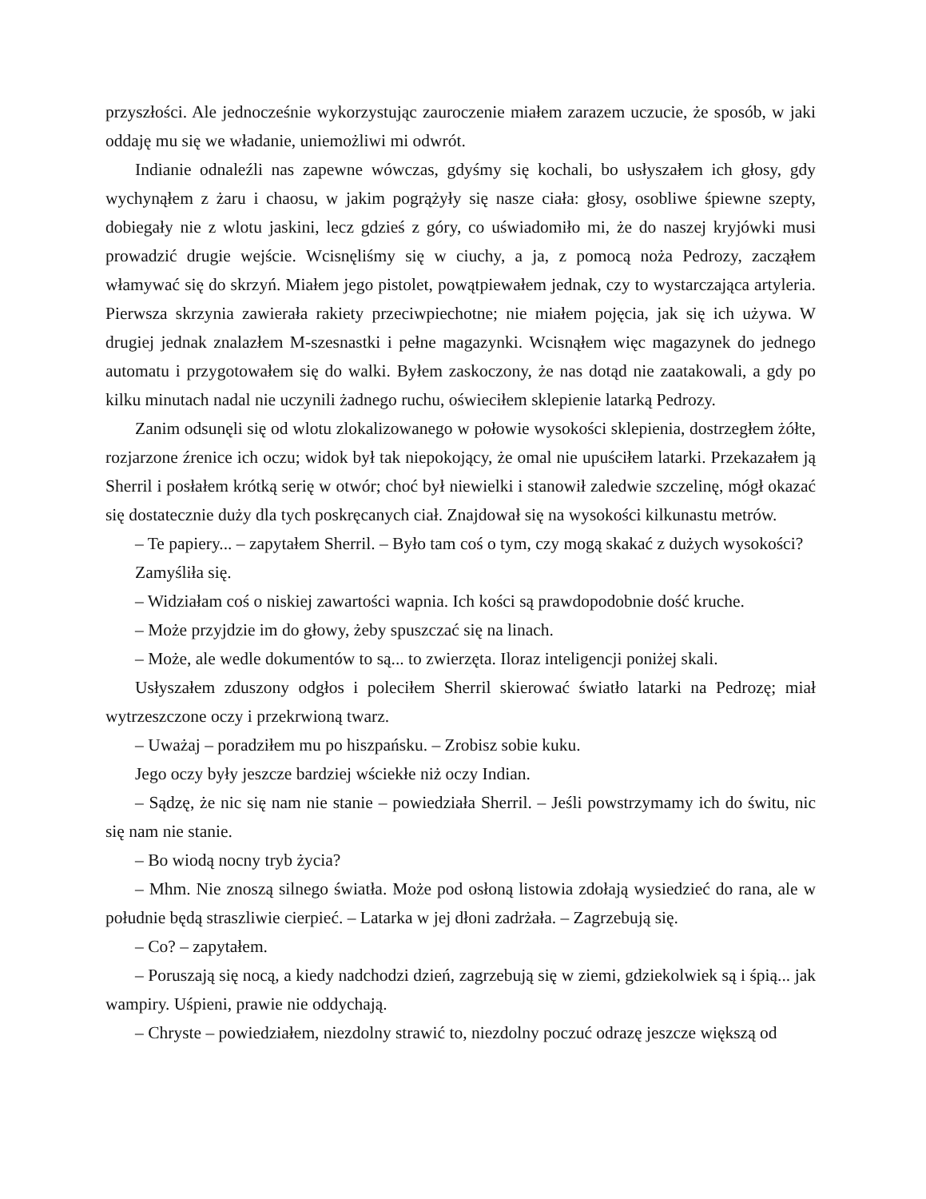przyszłości. Ale jednocześnie wykorzystując zauroczenie miałem zarazem uczucie, że sposób, w jaki oddaję mu się we władanie, uniemożliwi mi odwrót.
Indianie odnaleźli nas zapewne wówczas, gdyśmy się kochali, bo usłyszałem ich głosy, gdy wychynąłem z żaru i chaosu, w jakim pogrążyły się nasze ciała: głosy, osobliwe śpiewne szepty, dobiegały nie z wlotu jaskini, lecz gdzieś z góry, co uświadomiło mi, że do naszej kryjówki musi prowadzić drugie wejście. Wcisnęliśmy się w ciuchy, a ja, z pomocą noża Pedrozy, zacząłem włamywać się do skrzyń. Miałem jego pistolet, powątpiewałem jednak, czy to wystarczająca artyleria. Pierwsza skrzynia zawierała rakiety przeciwpiechotne; nie miałem pojęcia, jak się ich używa. W drugiej jednak znalazłem M-szesnastki i pełne magazynki. Wcisnąłem więc magazynek do jednego automatu i przygotowałem się do walki. Byłem zaskoczony, że nas dotąd nie zaatakowali, a gdy po kilku minutach nadal nie uczynili żadnego ruchu, oświeciłem sklepienie latarką Pedrozy.
Zanim odsunęli się od wlotu zlokalizowanego w połowie wysokości sklepienia, dostrzegłem żółte, rozjarzone źrenice ich oczu; widok był tak niepokojący, że omal nie upuściłem latarki. Przekazałem ją Sherril i posłałem krótką serię w otwór; choć był niewielki i stanowił zaledwie szczelinę, mógł okazać się dostatecznie duży dla tych poskręcanych ciał. Znajdował się na wysokości kilkunastu metrów.
– Te papiery... – zapytałem Sherril. – Było tam coś o tym, czy mogą skakać z dużych wysokości?
Zamyśliła się.
– Widziałam coś o niskiej zawartości wapnia. Ich kości są prawdopodobnie dość kruche.
– Może przyjdzie im do głowy, żeby spuszczać się na linach.
– Może, ale wedle dokumentów to są... to zwierzęta. Iloraz inteligencji poniżej skali.
Usłyszałem zduszony odgłos i poleciłem Sherril skierować światło latarki na Pedrozę; miał wytrzeszczone oczy i przekrwioną twarz.
– Uważaj – poradziłem mu po hiszpańsku. – Zrobisz sobie kuku.
Jego oczy były jeszcze bardziej wściekłe niż oczy Indian.
– Sądzę, że nic się nam nie stanie – powiedziała Sherril. – Jeśli powstrzymamy ich do świtu, nic się nam nie stanie.
– Bo wiodą nocny tryb życia?
– Mhm. Nie znoszą silnego światła. Może pod osłoną listowia zdołają wysiedzieć do rana, ale w południe będą straszliwie cierpieć. – Latarka w jej dłoni zadrżała. – Zagrzebują się.
– Co? – zapytałem.
– Poruszają się nocą, a kiedy nadchodzi dzień, zagrzebują się w ziemi, gdziekolwiek są i śpią... jak wampiry. Uśpieni, prawie nie oddychają.
– Chryste – powiedziałem, niezdolny strawić to, niezdolny poczuć odrazę jeszcze większą od